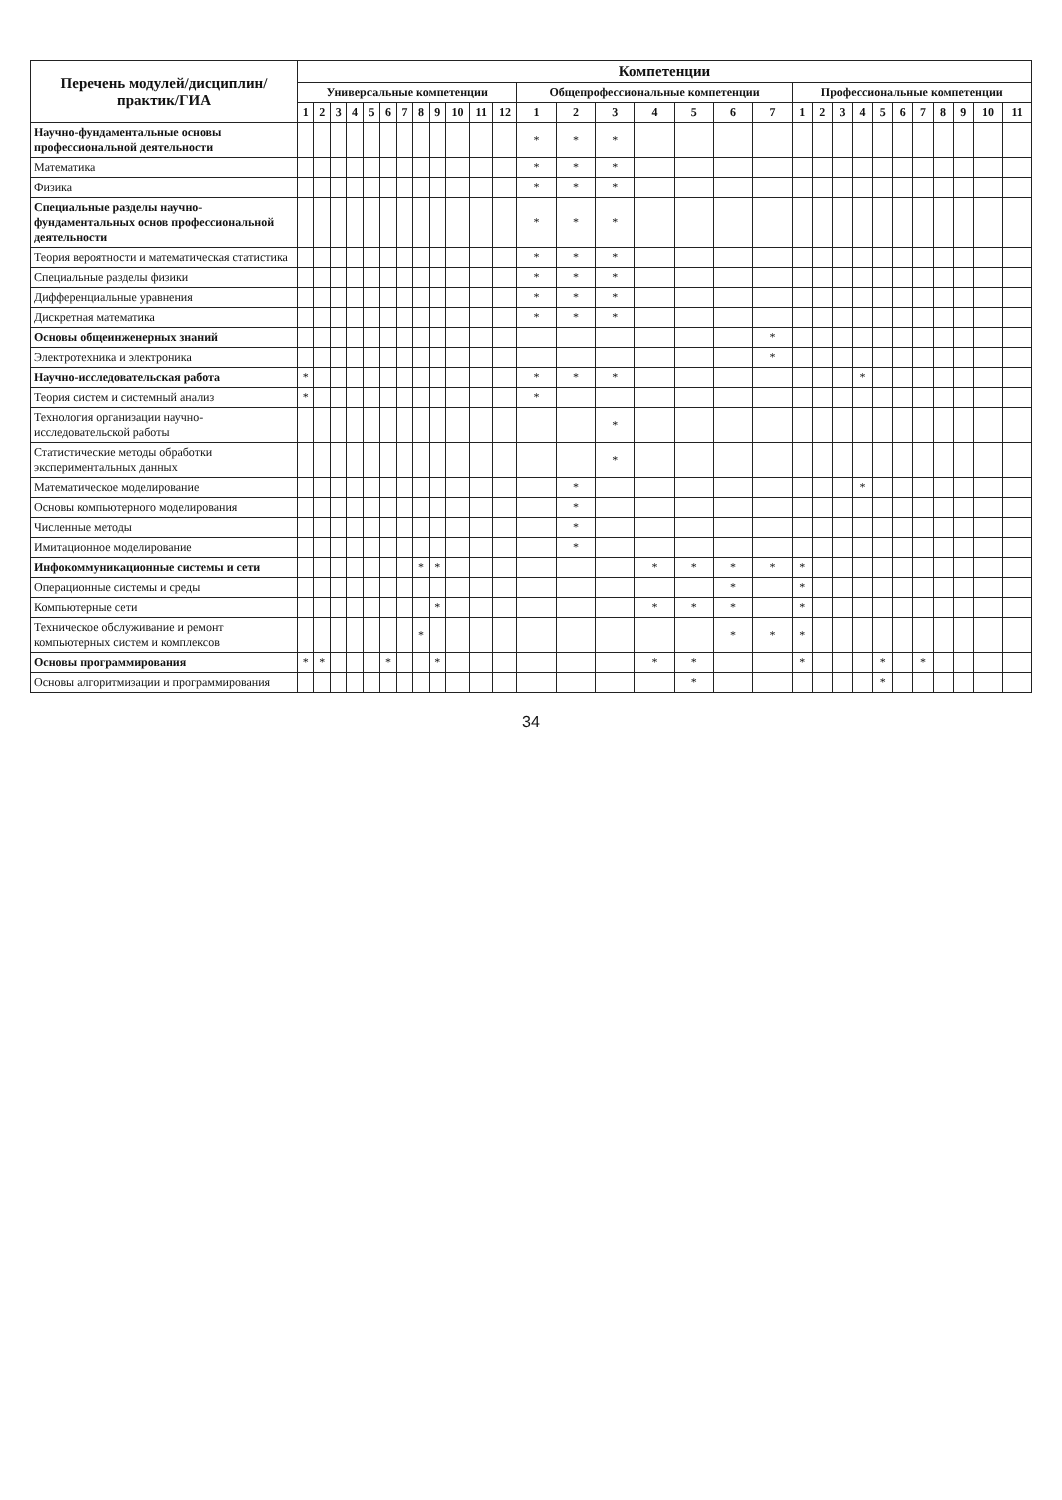| Перечень модулей/дисциплин/практик/ГИА | Компетенции | | | | | | | | | | | | | | | | | | | | | | | | | | | | | |
| --- | --- | --- | --- | --- | --- | --- | --- | --- | --- | --- | --- | --- | --- | --- | --- | --- | --- | --- | --- | --- | --- | --- | --- | --- | --- | --- | --- | --- | --- | --- |
| | Универсальные компетенции | | | | | | | | | | | | Общепрофессиональные компетенции | | | | | | | Профессиональные компетенции | | | | | | | | | | |
| | 1 | 2 | 3 | 4 | 5 | 6 | 7 | 8 | 9 | 10 | 11 | 12 | 1 | 2 | 3 | 4 | 5 | 6 | 7 | 1 | 2 | 3 | 4 | 5 | 6 | 7 | 8 | 9 | 10 | 11 |
| Научно-фундаментальные основы профессиональной деятельности | | | | | | | | | | | | | * | * | * | | | | | | | | | | | | | | | |
| Математика | | | | | | | | | | | | | * | * | * | | | | | | | | | | | | | | | |
| Физика | | | | | | | | | | | | | * | * | * | | | | | | | | | | | | | | | |
| Специальные разделы научно-фундаментальных основ профессиональной деятельности | | | | | | | | | | | | | * | * | * | | | | | | | | | | | | | | | |
| Теория вероятности и математическая статистика | | | | | | | | | | | | | * | * | * | | | | | | | | | | | | | | | |
| Специальные разделы физики | | | | | | | | | | | | | * | * | * | | | | | | | | | | | | | | | |
| Дифференциальные уравнения | | | | | | | | | | | | | * | * | * | | | | | | | | | | | | | | | |
| Дискретная математика | | | | | | | | | | | | | * | * | * | | | | | | | | | | | | | | | |
| Основы общеинженерных знаний | | | | | | | | | | | | | | | | | | | * | | | | | | | | | | | |
| Электротехника и электроника | | | | | | | | | | | | | | | | | | | * | | | | | | | | | | | |
| Научно-исследовательская работа | * | | | | | | | | | | | | * | * | * | | | | | | | | * | | | | | | | |
| Теория систем и системный анализ | * | | | | | | | | | | | | * | | | | | | | | | | | | | | | | | |
| Технология организации научно-исследовательской работы | | | | | | | | | | | | | | | * | | | | | | | | | | | | | | | |
| Статистические методы обработки экспериментальных данных | | | | | | | | | | | | | | | * | | | | | | | | | | | | | | | |
| Математическое моделирование | | | | | | | | | | | | | | * | | | | | | | | | * | | | | | | | |
| Основы компьютерного моделирования | | | | | | | | | | | | | | * | | | | | | | | | | | | | | | | |
| Численные методы | | | | | | | | | | | | | | * | | | | | | | | | | | | | | | | |
| Имитационное моделирование | | | | | | | | | | | | | | * | | | | | | | | | | | | | | | | |
| Инфокоммуникационные системы и сети | | | | | | | | * | * | | | | | | | * | * | * | * | * | | | | | | | | | | |
| Операционные системы и среды | | | | | | | | | | | | | | | | | | * | | * | | | | | | | | | | |
| Компьютерные сети | | | | | | | | | * | | | | | | | * | * | * | | * | | | | | | | | | | |
| Техническое обслуживание и ремонт компьютерных систем и комплексов | | | | | | | | * | | | | | | | | | | * | * | * | | | | | | | | | | |
| Основы программирования | * | * | | | | * | | | * | | | | | | | * | * | | | * | | | | * | | * | | | | |
| Основы алгоритмизации и программирования | | | | | | | | | | | | | | | | | * | | | | | | | * | | | | | | |
34